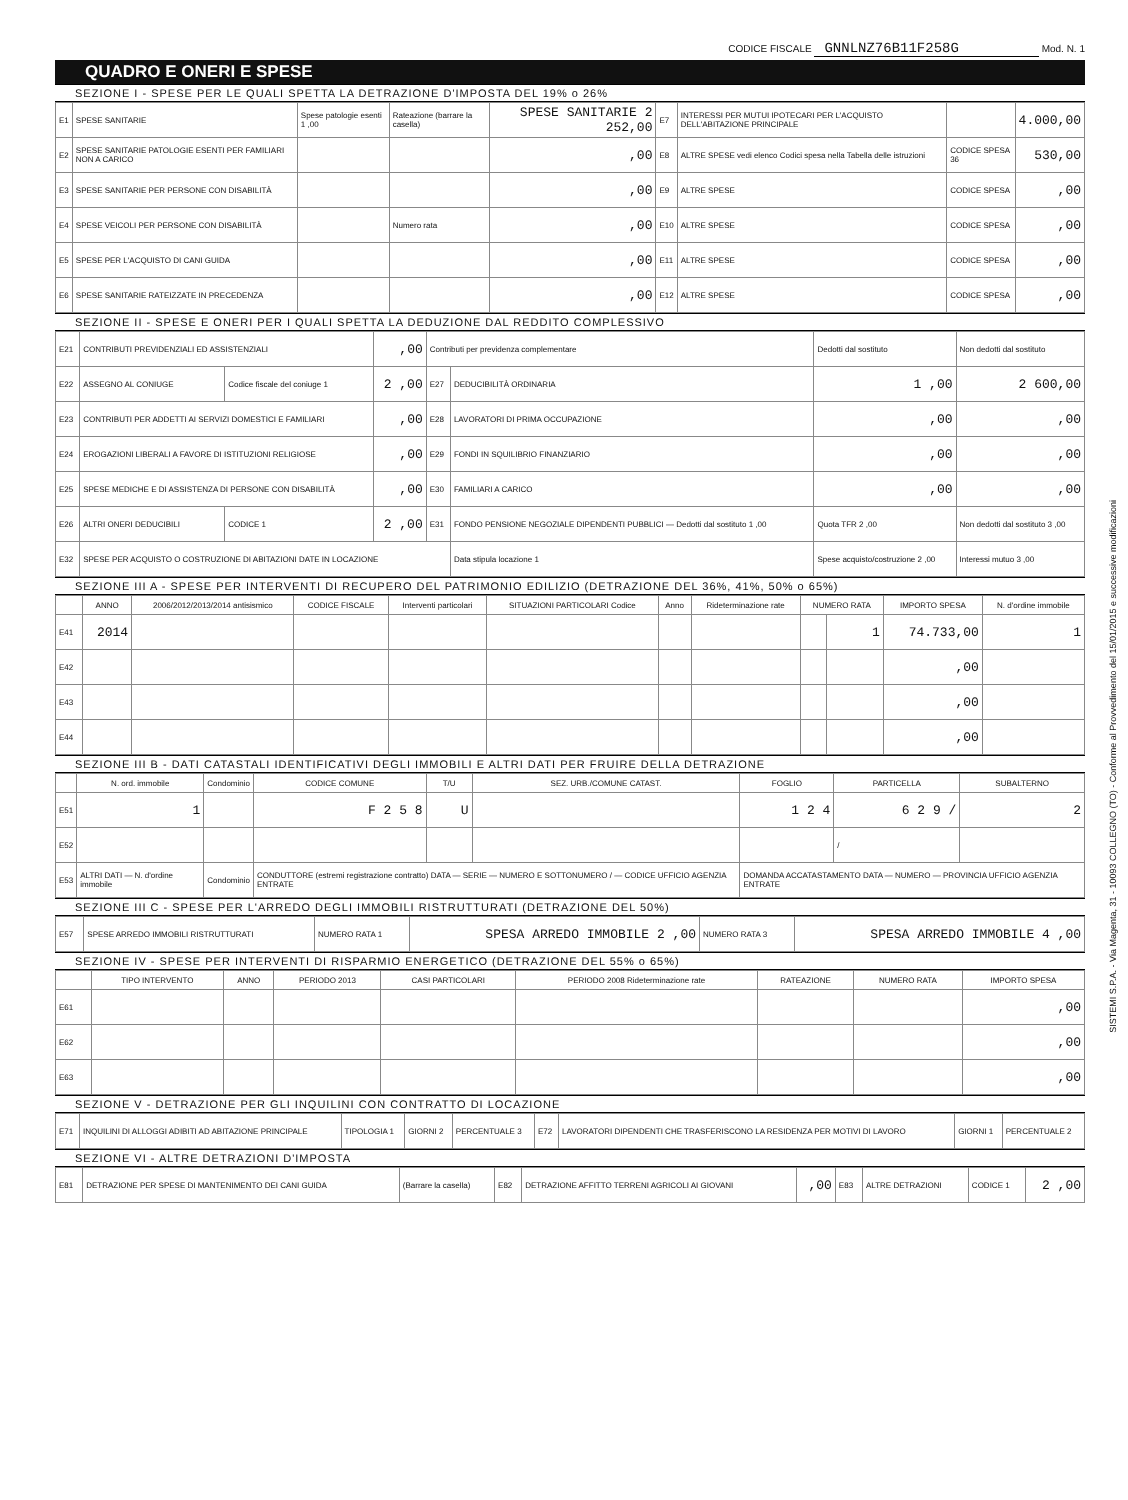SISTEMI S.P.A. - Via Magenta, 31 - 10093 COLLEGNO (TO) - Conforme al Provvedimento del 15/01/2015 e successive modificazioni
CODICE FISCALE GNNLNZ76B11F258G Mod. N. 1
QUADRO E ONERI E SPESE
SEZIONE I - SPESE PER LE QUALI SPETTA LA DETRAZIONE D'IMPOSTA DEL 19% o 26%
| E1 | SPESE SANITARIE | Spese patologie esenti 1 ,00 | Rateazione (barrare la casella) | SPESE SANITARIE 2 252,00 | E7 | INTERESSI PER MUTUI IPOTECARI PER L'ACQUISTO DELL'ABITAZIONE PRINCIPALE | | 4.000,00 |
| E2 | SPESE SANITARIE PATOLOGIE ESENTI PER FAMILIARI NON A CARICO | | | ,00 | E8 | ALTRE SPESE vedi elenco Codici spesa nella Tabella delle istruzioni | CODICE SPESA 36 | 530,00 |
| E3 | SPESE SANITARIE PER PERSONE CON DISABILITÀ | | | ,00 | E9 | ALTRE SPESE | CODICE SPESA | ,00 |
| E4 | SPESE VEICOLI PER PERSONE CON DISABILITÀ | | Numero rata | ,00 | E10 | ALTRE SPESE | CODICE SPESA | ,00 |
| E5 | SPESE PER L'ACQUISTO DI CANI GUIDA | | | ,00 | E11 | ALTRE SPESE | CODICE SPESA | ,00 |
| E6 | SPESE SANITARIE RATEIZZATE IN PRECEDENZA | | | ,00 | E12 | ALTRE SPESE | CODICE SPESA | ,00 |
SEZIONE II - SPESE E ONERI PER I QUALI SPETTA LA DEDUZIONE DAL REDDITO COMPLESSIVO
| E21 | CONTRIBUTI PREVIDENZIALI ED ASSISTENZIALI | | ,00 | Contributi per previdenza complementare | | Dedotti dal sostituto | Non dedotti dal sostituto |
| E22 | ASSEGNO AL CONIUGE | Codice fiscale del coniuge 1 | 2 ,00 | E27 | DEDUCIBILITÀ ORDINARIA | 1 ,00 | 2 600,00 |
| E23 | CONTRIBUTI PER ADDETTI AI SERVIZI DOMESTICI E FAMILIARI | | ,00 | E28 | LAVORATORI DI PRIMA OCCUPAZIONE | ,00 | ,00 |
| E24 | EROGAZIONI LIBERALI A FAVORE DI ISTITUZIONI RELIGIOSE | | ,00 | E29 | FONDI IN SQUILIBRIO FINANZIARIO | ,00 | ,00 |
| E25 | SPESE MEDICHE E DI ASSISTENZA DI PERSONE CON DISABILITÀ | | ,00 | E30 | FAMILIARI A CARICO | ,00 | ,00 |
| E26 | ALTRI ONERI DEDUCIBILI | CODICE 1 | 2 ,00 | E31 | FONDO PENSIONE NEGOZIALE DIPENDENTI PUBBLICI — Dedotti dal sostituto 1 ,00 | Quota TFR 2 ,00 | Non dedotti dal sostituto 3 ,00 |
| E32 | SPESE PER ACQUISTO O COSTRUZIONE DI ABITAZIONI DATE IN LOCAZIONE | | | | Data stipula locazione 1 | Spese acquisto/costruzione 2 ,00 | Interessi mutuo 3 ,00 |
SEZIONE III A - SPESE PER INTERVENTI DI RECUPERO DEL PATRIMONIO EDILIZIO (DETRAZIONE DEL 36%, 41%, 50% o 65%)
| | ANNO | 2006/2012/2013/2014 antisismico | CODICE FISCALE | Interventi particolari | SITUAZIONI PARTICOLARI Codice | Anno | Rideterminazione rate | NUMERO RATA | | IMPORTO SPESA | N. d'ordine immobile |
| --- | --- | --- | --- | --- | --- | --- | --- | --- | --- | --- | --- |
| E41 | 2014 | | | | | | | | 1 | 74.733,00 | 1 |
| E42 | | | | | | | | | | ,00 | |
| E43 | | | | | | | | | | ,00 | |
| E44 | | | | | | | | | | ,00 | |
SEZIONE III B - DATI CATASTALI IDENTIFICATIVI DEGLI IMMOBILI E ALTRI DATI PER FRUIRE DELLA DETRAZIONE
| | N. ord. immobile | Condominio | CODICE COMUNE | T/U | SEZ. URB./COMUNE CATAST. | FOGLIO | PARTICELLA | SUBALTERNO |
| --- | --- | --- | --- | --- | --- | --- | --- | --- |
| E51 | 1 | | F 2 5 8 | U | | 1 2 4 | 6 2 9 / | 2 |
| E52 | | | | | | | / | |
| E53 | ALTRI DATI — N. d'ordine immobile | Condominio | CONDUTTORE (estremi registrazione contratto) DATA — SERIE — NUMERO E SOTTONUMERO / — CODICE UFFICIO AGENZIA ENTRATE | | | DOMANDA ACCATASTAMENTO DATA — NUMERO — PROVINCIA UFFICIO AGENZIA ENTRATE | | |
SEZIONE III C - SPESE PER L'ARREDO DEGLI IMMOBILI RISTRUTTURATI (DETRAZIONE DEL 50%)
| E57 | SPESE ARREDO IMMOBILI RISTRUTTURATI | NUMERO RATA 1 | SPESA ARREDO IMMOBILE 2 ,00 | NUMERO RATA 3 | SPESA ARREDO IMMOBILE 4 ,00 |
SEZIONE IV - SPESE PER INTERVENTI DI RISPARMIO ENERGETICO (DETRAZIONE DEL 55% o 65%)
| | TIPO INTERVENTO | ANNO | PERIODO 2013 | CASI PARTICOLARI | PERIODO 2008 Rideterminazione rate | RATEAZIONE | NUMERO RATA | IMPORTO SPESA |
| --- | --- | --- | --- | --- | --- | --- | --- | --- |
| E61 | | | | | | | | ,00 |
| E62 | | | | | | | | ,00 |
| E63 | | | | | | | | ,00 |
SEZIONE V - DETRAZIONE PER GLI INQUILINI CON CONTRATTO DI LOCAZIONE
| E71 | INQUILINI DI ALLOGGI ADIBITI AD ABITAZIONE PRINCIPALE | TIPOLOGIA 1 | GIORNI 2 | PERCENTUALE 3 | E72 | LAVORATORI DIPENDENTI CHE TRASFERISCONO LA RESIDENZA PER MOTIVI DI LAVORO | GIORNI 1 | PERCENTUALE 2 |
SEZIONE VI - ALTRE DETRAZIONI D'IMPOSTA
| E81 | DETRAZIONE PER SPESE DI MANTENIMENTO DEI CANI GUIDA | (Barrare la casella) | E82 | DETRAZIONE AFFITTO TERRENI AGRICOLI AI GIOVANI | ,00 | E83 | ALTRE DETRAZIONI | CODICE 1 | 2 ,00 |